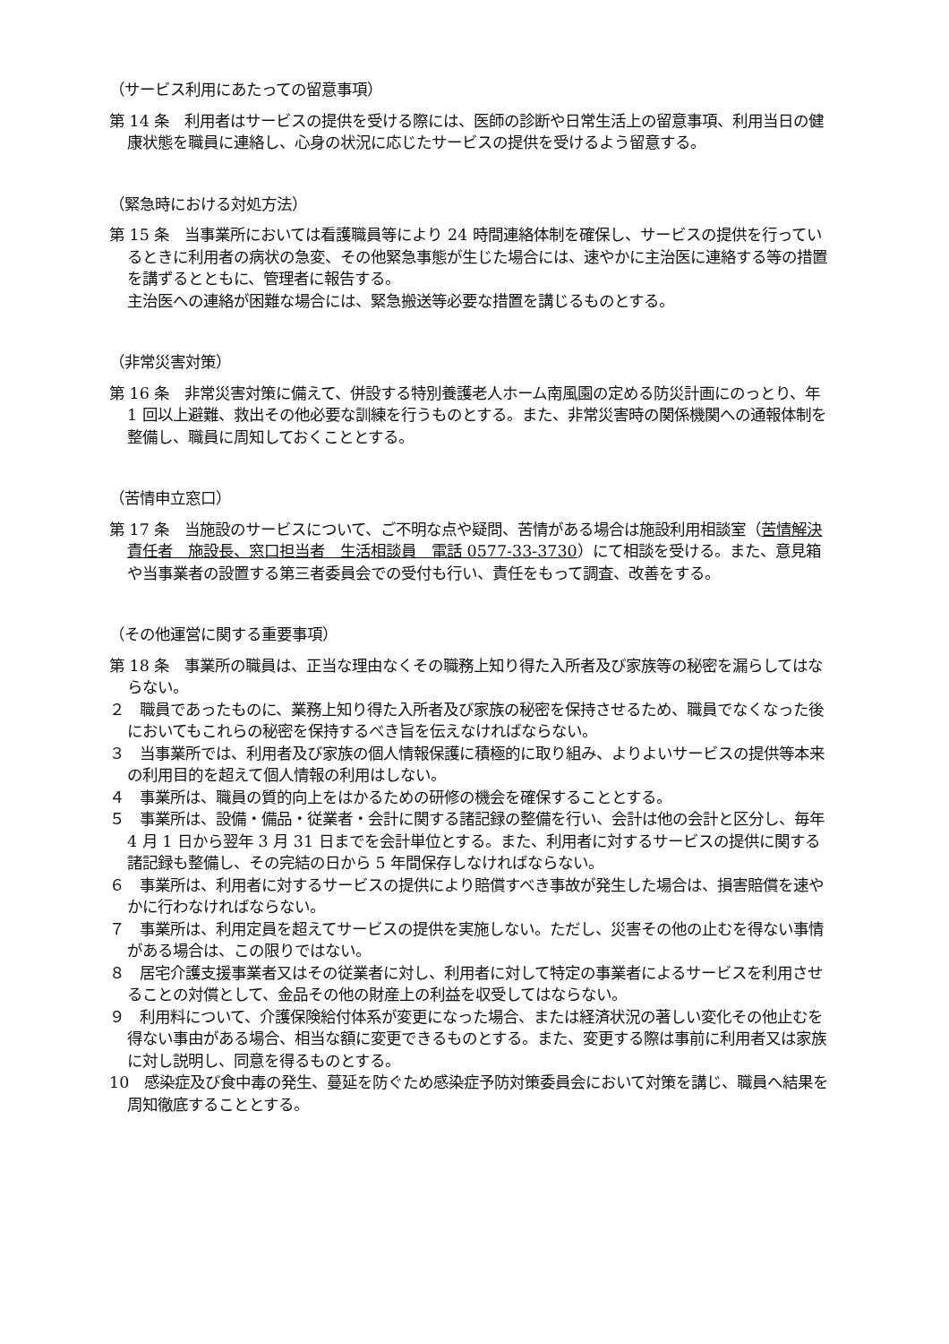（サービス利用にあたっての留意事項）
第 14 条　利用者はサービスの提供を受ける際には、医師の診断や日常生活上の留意事項、利用当日の健康状態を職員に連絡し、心身の状況に応じたサービスの提供を受けるよう留意する。
（緊急時における対処方法）
第 15 条　当事業所においては看護職員等により 24 時間連絡体制を確保し、サービスの提供を行っているときに利用者の病状の急変、その他緊急事態が生じた場合には、速やかに主治医に連絡する等の措置を講ずるとともに、管理者に報告する。
主治医への連絡が困難な場合には、緊急搬送等必要な措置を講じるものとする。
（非常災害対策）
第 16 条　非常災害対策に備えて、併設する特別養護老人ホーム南風園の定める防災計画にのっとり、年 1 回以上避難、救出その他必要な訓練を行うものとする。また、非常災害時の関係機関への通報体制を整備し、職員に周知しておくこととする。
（苦情申立窓口）
第 17 条　当施設のサービスについて、ご不明な点や疑問、苦情がある場合は施設利用相談室（苦情解決責任者　施設長、窓口担当者　生活相談員　電話 0577-33-3730）にて相談を受ける。また、意見箱や当事業者の設置する第三者委員会での受付も行い、責任をもって調査、改善をする。
（その他運営に関する重要事項）
第 18 条　事業所の職員は、正当な理由なくその職務上知り得た入所者及び家族等の秘密を漏らしてはならない。
２　職員であったものに、業務上知り得た入所者及び家族の秘密を保持させるため、職員でなくなった後においてもこれらの秘密を保持するべき旨を伝えなければならない。
３　当事業所では、利用者及び家族の個人情報保護に積極的に取り組み、よりよいサービスの提供等本来の利用目的を超えて個人情報の利用はしない。
４　事業所は、職員の質的向上をはかるための研修の機会を確保することとする。
５　事業所は、設備・備品・従業者・会計に関する諸記録の整備を行い、会計は他の会計と区分し、毎年 4 月 1 日から翌年 3 月 31 日までを会計単位とする。また、利用者に対するサービスの提供に関する諸記録も整備し、その完結の日から 5 年間保存しなければならない。
６　事業所は、利用者に対するサービスの提供により賠償すべき事故が発生した場合は、損害賠償を速やかに行わなければならない。
７　事業所は、利用定員を超えてサービスの提供を実施しない。ただし、災害その他の止むを得ない事情がある場合は、この限りではない。
８　居宅介護支援事業者又はその従業者に対し、利用者に対して特定の事業者によるサービスを利用させることの対償として、金品その他の財産上の利益を収受してはならない。
９　利用料について、介護保険給付体系が変更になった場合、または経済状況の著しい変化その他止むを得ない事由がある場合、相当な額に変更できるものとする。また、変更する際は事前に利用者又は家族に対し説明し、同意を得るものとする。
10　感染症及び食中毒の発生、蔓延を防ぐため感染症予防対策委員会において対策を講じ、職員へ結果を周知徹底することとする。